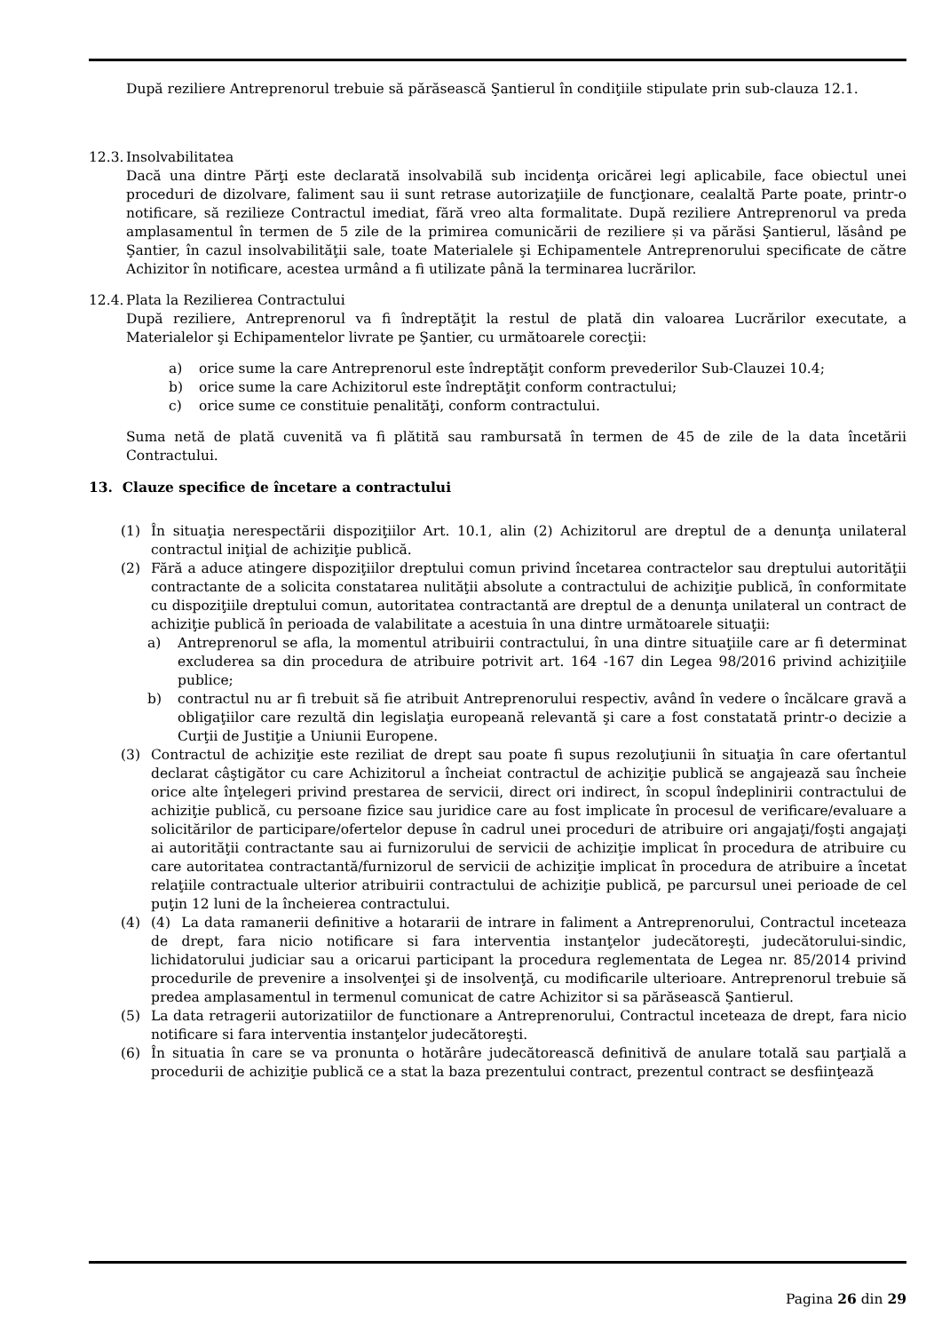După reziliere Antreprenorul trebuie să părăsească Şantierul în condiţiile stipulate prin sub-clauza 12.1.
12.3. Insolvabilitatea
Dacă una dintre Părţi este declarată insolvabilă sub incidenţa oricărei legi aplicabile, face obiectul unei proceduri de dizolvare, faliment sau ii sunt retrase autorizaţiile de funcţionare, cealaltă Parte poate, printr-o notificare, să rezilieze Contractul imediat, fără vreo alta formalitate. După reziliere Antreprenorul va preda amplasamentul în termen de 5 zile de la primirea comunicării de reziliere și va părăsi Şantierul, lăsând pe Şantier, în cazul insolvabilităţii sale, toate Materialele şi Echipamentele Antreprenorului specificate de către Achizitor în notificare, acestea urmând a fi utilizate până la terminarea lucrărilor.
12.4. Plata la Rezilierea Contractului
După reziliere, Antreprenorul va fi îndreptăţit la restul de plată din valoarea Lucrărilor executate, a Materialelor şi Echipamentelor livrate pe Şantier, cu următoarele corecţii:
a) orice sume la care Antreprenorul este îndreptăţit conform prevederilor Sub-Clauzei 10.4;
b) orice sume la care Achizitorul este îndreptăţit conform contractului;
c) orice sume ce constituie penalităţi, conform contractului.
Suma netă de plată cuvenită va fi plătită sau rambursată în termen de 45 de zile de la data încetării Contractului.
13. Clauze specifice de încetare a contractului
(1) În situaţia nerespectării dispoziţiilor Art. 10.1, alin (2) Achizitorul are dreptul de a denunţa unilateral contractul iniţial de achiziţie publică.
(2) Fără a aduce atingere dispoziţiilor dreptului comun privind încetarea contractelor sau dreptului autorităţii contractante de a solicita constatarea nulităţii absolute a contractului de achiziţie publică, în conformitate cu dispoziţiile dreptului comun, autoritatea contractantă are dreptul de a denunţa unilateral un contract de achiziţie publică în perioada de valabilitate a acestuia în una dintre următoarele situaţii:
a) Antreprenorul se afla, la momentul atribuirii contractului, în una dintre situaţiile care ar fi determinat excluderea sa din procedura de atribuire potrivit art. 164 -167 din Legea 98/2016 privind achiziţiile publice;
b) contractul nu ar fi trebuit să fie atribuit Antreprenorului respectiv, având în vedere o încălcare gravă a obligaţiilor care rezultă din legislaţia europeană relevantă şi care a fost constatată printr-o decizie a Curţii de Justiţie a Uniunii Europene.
(3) Contractul de achiziţie este reziliat de drept sau poate fi supus rezoluţiunii în situaţia în care ofertantul declarat câştigător cu care Achizitorul a încheiat contractul de achiziţie publică se angajează sau încheie orice alte înţelegeri privind prestarea de servicii, direct ori indirect, în scopul îndeplinirii contractului de achiziţie publică, cu persoane fizice sau juridice care au fost implicate în procesul de verificare/evaluare a solicitărilor de participare/ofertelor depuse în cadrul unei proceduri de atribuire ori angajaţi/foşti angajaţi ai autorităţii contractante sau ai furnizorului de servicii de achiziţie implicat în procedura de atribuire cu care autoritatea contractantă/furnizorul de servicii de achiziţie implicat în procedura de atribuire a încetat relaţiile contractuale ulterior atribuirii contractului de achiziţie publică, pe parcursul unei perioade de cel puţin 12 luni de la încheierea contractului.
(4) (4) La data ramanerii definitive a hotararii de intrare in faliment a Antreprenorului, Contractul inceteaza de drept, fara nicio notificare si fara interventia instanţelor judecătoreşti, judecătorului-sindic, lichidatorului judiciar sau a oricarui participant la procedura reglementata de Legea nr. 85/2014 privind procedurile de prevenire a insolvenţei şi de insolvenţă, cu modificarile ulterioare. Antreprenorul trebuie să predea amplasamentul in termenul comunicat de catre Achizitor si sa părăsească Şantierul.
(5) La data retragerii autorizatiilor de functionare a Antreprenorului, Contractul inceteaza de drept, fara nicio notificare si fara interventia instanţelor judecătoreşti.
(6) În situatia în care se va pronunta o hotărâre judecătorească definitivă de anulare totală sau parţială a procedurii de achiziţie publică ce a stat la baza prezentului contract, prezentul contract se desfiinţează
Pagina 26 din 29